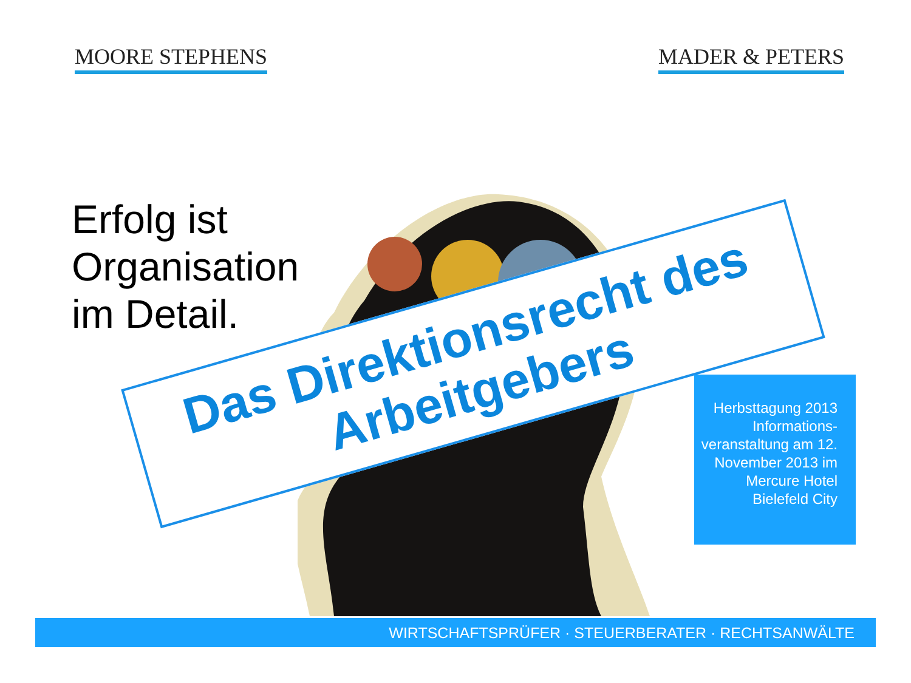MOORE STEPHENS MADER & PETERS
Erfolg ist Organisation im Detail.
Das Direktionsrecht des
Arbeitgebers
Herbsttagung 2013 Informations-veranstaltung am 12. November 2013 im Mercure Hotel Bielefeld City
WIRTSCHAFTSPRÜFER · STEUERBERATER · RECHTSANWÄLTE